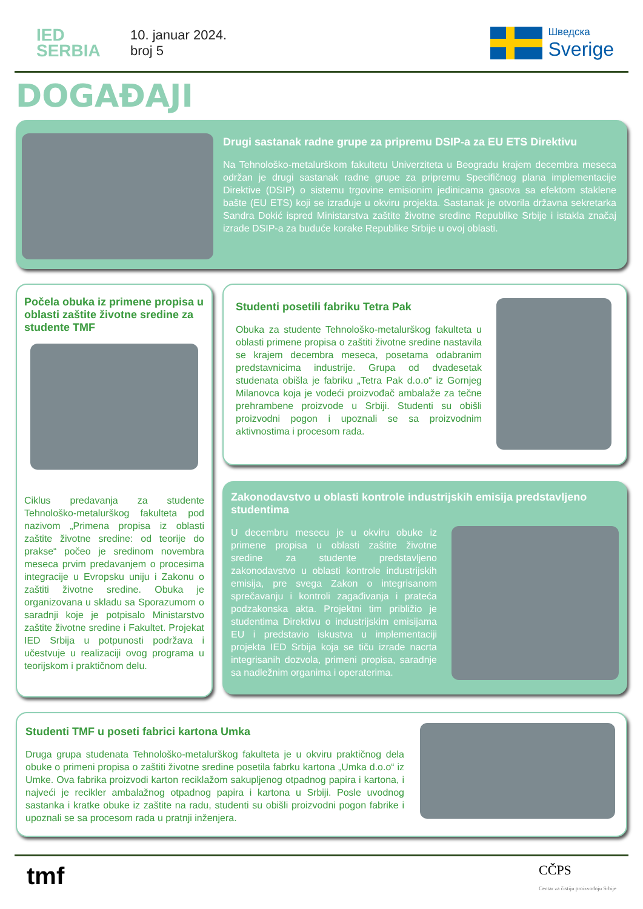IED
SERBIA
10. januar 2024.
broj 5
Шведска
Sverige
DOGAĐAJI
Drugi sastanak radne grupe za pripremu DSIP-a za EU ETS Direktivu
Na Tehnološko-metalurškom fakultetu Univerziteta u Beogradu krajem decembra meseca održan je drugi sastanak radne grupe za pripremu Specifičnog plana implementacije Direktive (DSIP) o sistemu trgovine emisionim jedinicama gasova sa efektom staklene bašte (EU ETS) koji se izrađuje u okviru projekta. Sastanak je otvorila državna sekretarka Sandra Dokić ispred Ministarstva zaštite životne sredine Republike Srbije i istakla značaj izrade DSIP-a za buduće korake Republike Srbije u ovoj oblasti.
Počela obuka iz primene propisa u oblasti zaštite životne sredine za studente TMF
Ciklus predavanja za studente Tehnološko-metalurškog fakulteta pod nazivom „Primena propisa iz oblasti zaštite životne sredine: od teorije do prakse“ počeo je sredinom novembra meseca prvim predavanjem o procesima integracije u Evropsku uniju i Zakonu o zaštiti životne sredine. Obuka je organizovana u skladu sa Sporazumom o saradnji koje je potpisalo Ministarstvo zaštite životne sredine i Fakultet. Projekat IED Srbija u potpunosti podržava i učestvuje u realizaciji ovog programa u teorijskom i praktičnom delu.
Studenti posetili fabriku Tetra Pak
Obuka za studente Tehnološko-metalurškog fakulteta u oblasti primene propisa o zaštiti životne sredine nastavila se krajem decembra meseca, posetama odabranim predstavnicima industrije. Grupa od dvadesetak studenata obišla je fabriku „Tetra Pak d.o.o“ iz Gornjeg Milanovca koja je vodeći proizvođač ambalaže za tečne prehrambene proizvode u Srbiji. Studenti su obišli proizvodni pogon i upoznali se sa proizvodnim aktivnostima i procesom rada.
Zakonodavstvo u oblasti kontrole industrijskih emisija predstavljeno studentima
U decembru mesecu je u okviru obuke iz primene propisa u oblasti zaštite životne sredine za studente predstavljeno zakonodavstvo u oblasti kontrole industrijskih emisija, pre svega Zakon o integrisanom sprečavanju i kontroli zagađivanja i prateća podzakonska akta. Projektni tim približio je studentima Direktivu o industrijskim emisijama EU i predstavio iskustva u implementaciji projekta IED Srbija koja se tiču izrade nacrta integrisanih dozvola, primeni propisa, saradnje sa nadležnim organima i operaterima.
Studenti TMF u poseti fabrici kartona Umka
Druga grupa studenata Tehnološko-metalurškog fakulteta je u okviru praktičnog dela obuke o primeni propisa o zaštiti životne sredine posetila fabrku kartona „Umka d.o.o“ iz Umke. Ova fabrika proizvodi karton reciklažom sakupljenog otpadnog papira i kartona, i najveći je recikler ambalažnog otpadnog papira i kartona u Srbiji. Posle uvodnog sastanka i kratke obuke iz zaštite na radu, studenti su obišli proizvodni pogon fabrike i upoznali se sa procesom rada u pratnji inženjera.
tmf
CČPS
Centar za čistiju proizvodnju Srbije